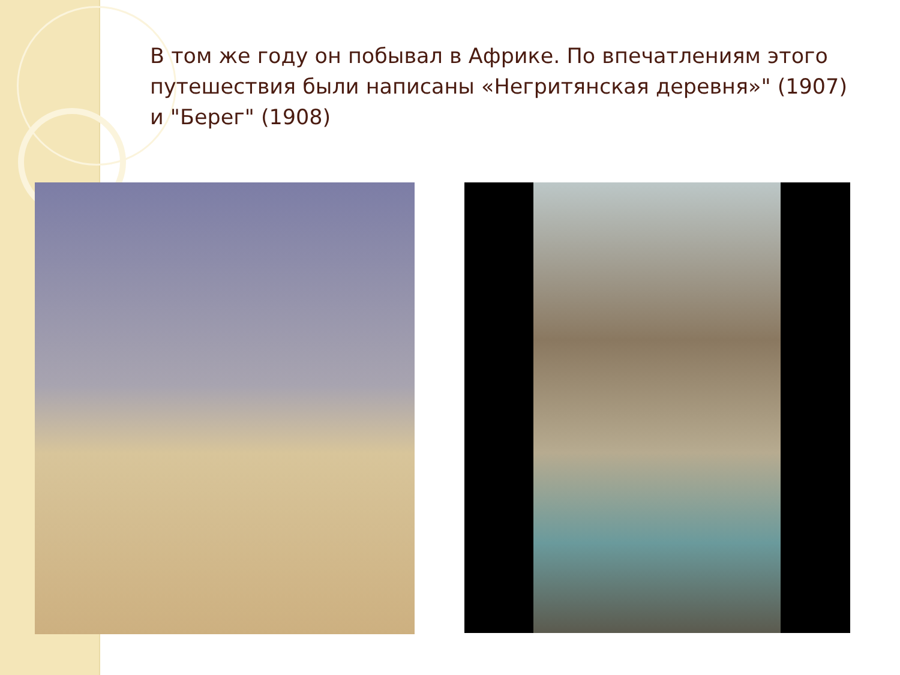В том же году он побывал в Африке. По впечатлениям этого путешествия были написаны «Негритянская деревня»" (1907) и "Берег" (1908)